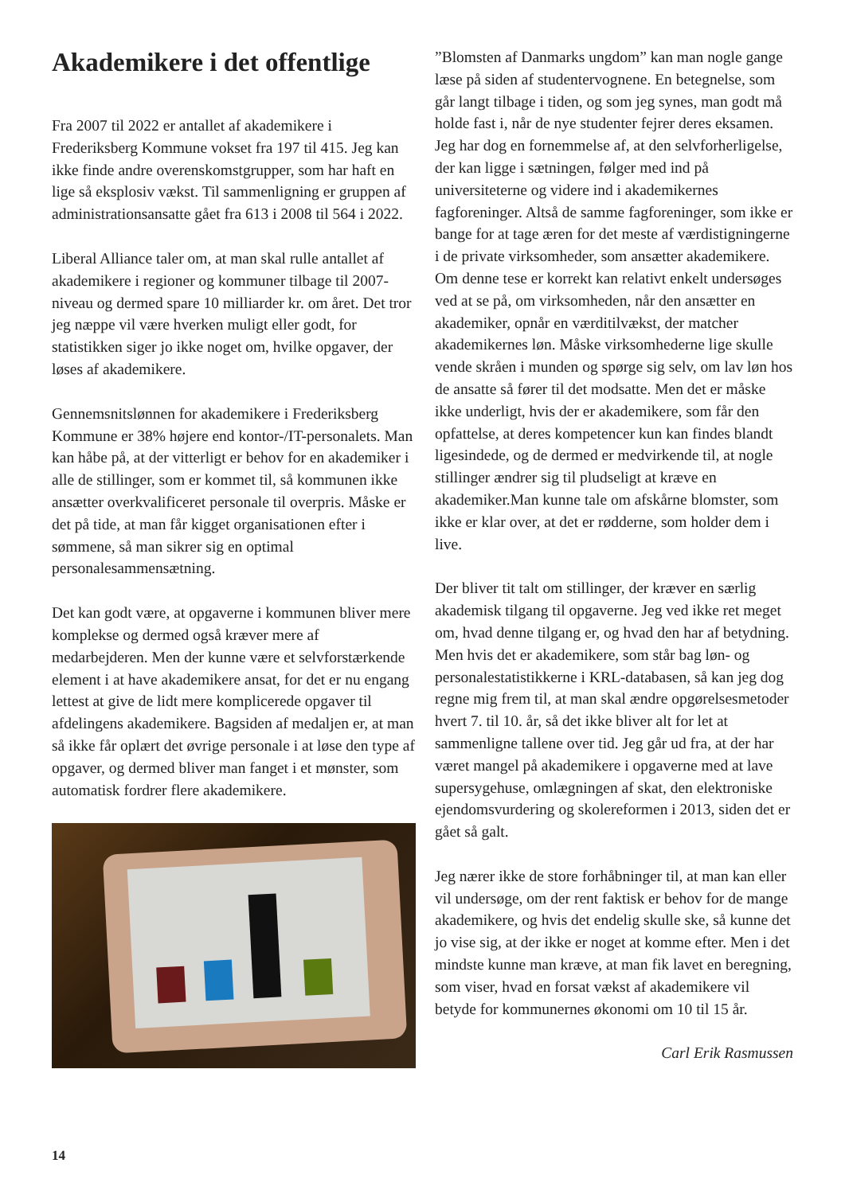Akademikere i det offentlige
Fra 2007 til 2022 er antallet af akademikere i Frederiksberg Kommune vokset fra 197 til 415. Jeg kan ikke finde andre overenskomstgrupper, som har haft en lige så eksplosiv vækst. Til sammenligning er gruppen af administrationsansatte gået fra 613 i 2008 til 564 i 2022.
Liberal Alliance taler om, at man skal rulle antallet af akademikere i regioner og kommuner tilbage til 2007-niveau og dermed spare 10 milliarder kr. om året. Det tror jeg næppe vil være hverken muligt eller godt, for statistikken siger jo ikke noget om, hvilke opgaver, der løses af akademikere.
Gennemsnitslønnen for akademikere i Frederiksberg Kommune er 38% højere end kontor-/IT-personalets. Man kan håbe på, at der vitterligt er behov for en akademiker i alle de stillinger, som er kommet til, så kommunen ikke ansætter overkvalificeret personale til overpris. Måske er det på tide, at man får kigget organisationen efter i sømmene, så man sikrer sig en optimal personalesammensætning.
Det kan godt være, at opgaverne i kommunen bliver mere komplekse og dermed også kræver mere af medarbejderen. Men der kunne være et selvforstærkende element i at have akademikere ansat, for det er nu engang lettest at give de lidt mere komplicerede opgaver til afdelingens akademikere. Bagsiden af medaljen er, at man så ikke får oplært det øvrige personale i at løse den type af opgaver, og dermed bliver man fanget i et mønster, som automatisk fordrer flere akademikere.
”Blomsten af Danmarks ungdom” kan man nogle gange læse på siden af studentervognene. En betegnelse, som går langt tilbage i tiden, og som jeg synes, man godt må holde fast i, når de nye studenter fejrer deres eksamen. Jeg har dog en fornemmelse af, at den selvforherligelse, der kan ligge i sætningen, følger med ind på universiteterne og videre ind i akademikernes fagforeninger. Altså de samme fagforeninger, som ikke er bange for at tage æren for det meste af værdistigningerne i de private virksomheder, som ansætter akademikere. Om denne tese er korrekt kan relativt enkelt undersøges ved at se på, om virksomheden, når den ansætter en akademiker, opnår en værditilvækst, der matcher akademikernes løn. Måske virksomhederne lige skulle vende skråen i munden og spørge sig selv, om lav løn hos de ansatte så fører til det modsatte. Men det er måske ikke underligt, hvis der er akademikere, som får den opfattelse, at deres kompetencer kun kan findes blandt ligesindede, og de dermed er medvirkende til, at nogle stillinger ændrer sig til pludseligt at kræve en akademiker.Man kunne tale om afskårne blomster, som ikke er klar over, at det er rødderne, som holder dem i live.
Der bliver tit talt om stillinger, der kræver en særlig akademisk tilgang til opgaverne. Jeg ved ikke ret meget om, hvad denne tilgang er, og hvad den har af betydning. Men hvis det er akademikere, som står bag løn- og personalestatistikkerne i KRL-databasen, så kan jeg dog regne mig frem til, at man skal ændre opgørelsesmetoder hvert 7. til 10. år, så det ikke bliver alt for let at sammenligne tallene over tid. Jeg går ud fra, at der har været mangel på akademikere i opgaverne med at lave supersygehuse, omlægningen af skat, den elektroniske ejendomsvurdering og skolereformen i 2013, siden det er gået så galt.
Jeg nærer ikke de store forhåbninger til, at man kan eller vil undersøge, om der rent faktisk er behov for de mange akademikere, og hvis det endelig skulle ske, så kunne det jo vise sig, at der ikke er noget at komme efter. Men i det mindste kunne man kræve, at man fik lavet en beregning, som viser, hvad en forsat vækst af akademikere vil betyde for kommunernes økonomi om 10 til 15 år.
Carl Erik Rasmussen
14